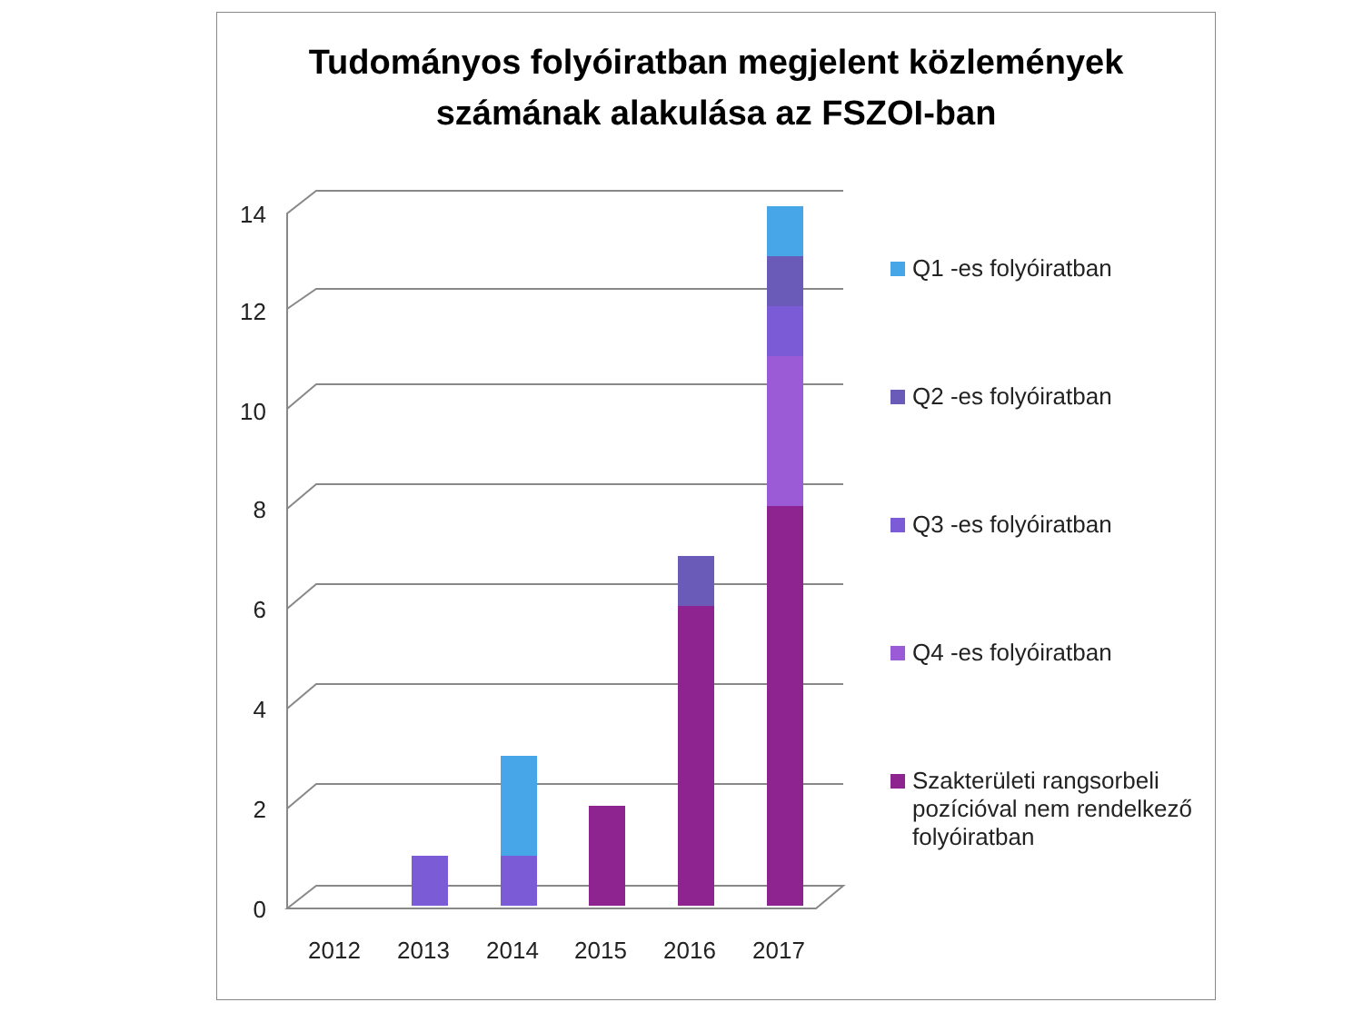Tudományos folyóiratban megjelent közlemények
számának alakulása az FSZOI-ban
0
2
4
6
8
10
12
14
2012
2013
2014
2015
2016
2017
Q1 -es folyóiratban
Q2 -es folyóiratban
Q3 -es folyóiratban
Q4 -es folyóiratban
Szakterületi rangsorbeli pozícióval nem rendelkező folyóiratban